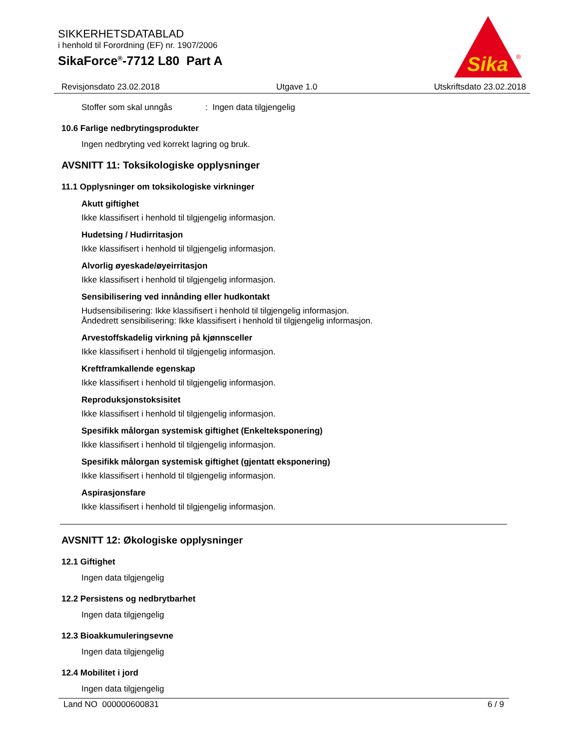SIKKERHETSDATABLAD
i henhold til Forordning (EF) nr. 1907/2006
SikaForce<sup>®</sup>-7712 L80 Part A
Sika
®
Revisjonsdato 23.02.2018 Utgave 1.0 Utskriftsdato 23.02.2018
Stoffer som skal unngås: Ingen data tilgjengelig
10.6 Farlige nedbrytingsprodukter
Ingen nedbryting ved korrekt lagring og bruk.
AVSNITT 11: Toksikologiske opplysninger
11.1 Opplysninger om toksikologiske virkninger
Akutt giftighet
Ikke klassifisert i henhold til tilgjengelig informasjon.
Hudetsing / Hudirritasjon
Ikke klassifisert i henhold til tilgjengelig informasjon.
Alvorlig øyeskade/øyeirritasjon
Ikke klassifisert i henhold til tilgjengelig informasjon.
Sensibilisering ved innånding eller hudkontakt
Hudsensibilisering: Ikke klassifisert i henhold til tilgjengelig informasjon.
Åndedrett sensibilisering: Ikke klassifisert i henhold til tilgjengelig informasjon.
Arvestoffskadelig virkning på kjønnsceller
Ikke klassifisert i henhold til tilgjengelig informasjon.
Kreftframkallende egenskap
Ikke klassifisert i henhold til tilgjengelig informasjon.
Reproduksjonstoksisitet
Ikke klassifisert i henhold til tilgjengelig informasjon.
Spesifikk målorgan systemisk giftighet (Enkelteksponering)
Ikke klassifisert i henhold til tilgjengelig informasjon.
Spesifikk målorgan systemisk giftighet (gjentatt eksponering)
Ikke klassifisert i henhold til tilgjengelig informasjon.
Aspirasjonsfare
Ikke klassifisert i henhold til tilgjengelig informasjon.
AVSNITT 12: Økologiske opplysninger
12.1 Giftighet
Ingen data tilgjengelig
12.2 Persistens og nedbrytbarhet
Ingen data tilgjengelig
12.3 Bioakkumuleringsevne
Ingen data tilgjengelig
12.4 Mobilitet i jord
Ingen data tilgjengelig
Land NO 000000600831 6 / 9